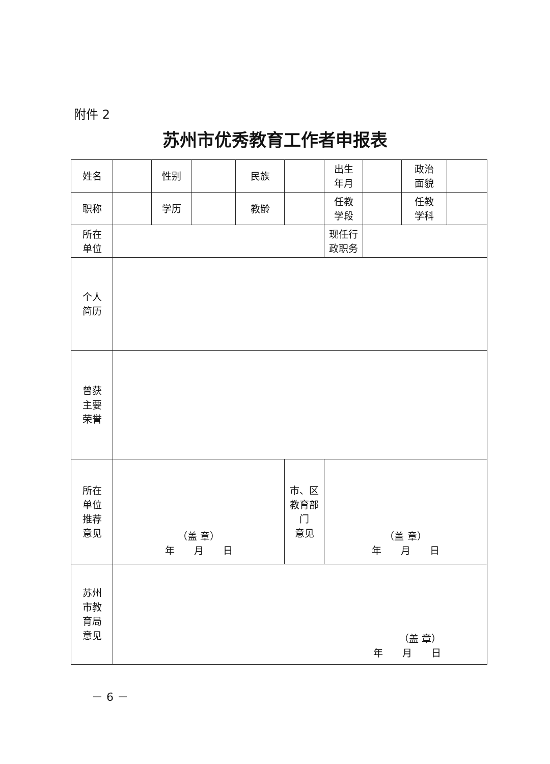附件 2
苏州市优秀教育工作者申报表
| 姓名 | | 性别 | | 民族 | | 出生 年月 | | 政治 面貌 | |
| 职称 | | 学历 | | 教龄 | | 任教 学段 | | 任教 学科 | |
| 所在 单位 | | | | | | 现任行 政职务 | | | |
| 个人 简历 | | | | | | | | | |
| 曾获 主要 荣誉 | | | | | | | | | |
| 所在 单位 推荐 意见 | （盖 章） 年 月 日 | | | | 市、区 教育部 门 意见 | （盖 章） 年 月 日 | | | |
| 苏州 市教 育局 意见 | （盖 章） 年 月 日 | | | | | | | | |
－ 6 －